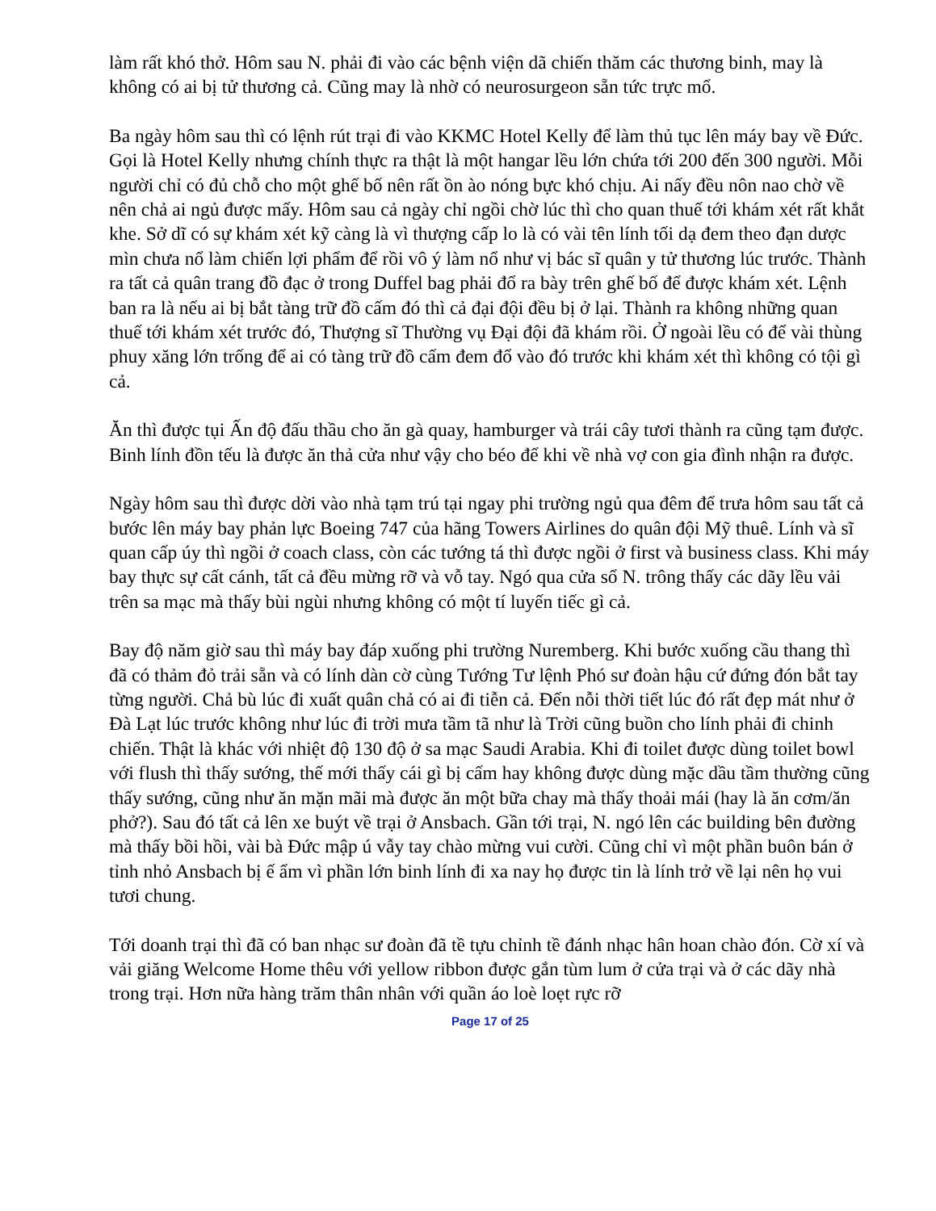làm rất khó thở. Hôm sau N. phải đi vào các bệnh viện dã chiến thăm các thương binh, may là không có ai bị tử thương cả. Cũng may là nhờ có neurosurgeon sẵn tức trực mổ.
Ba ngày hôm sau thì có lệnh rút trại đi vào KKMC Hotel Kelly để làm thủ tục lên máy bay về Đức. Gọi là Hotel Kelly nhưng chính thực ra thật là một hangar lều lớn chứa tới 200 đến 300 người. Mỗi người chỉ có đủ chỗ cho một ghế bố nên rất ồn ào nóng bực khó chịu. Ai nấy đều nôn nao chờ về nên chả ai ngủ được mấy. Hôm sau cả ngày chỉ ngồi chờ lúc thì cho quan thuế tới khám xét rất khắt khe. Sở dĩ có sự khám xét kỹ càng là vì thượng cấp lo là có vài tên lính tối dạ đem theo đạn dược mìn chưa nổ làm chiến lợi phẩm để rồi vô ý làm nổ như vị bác sĩ quân y tử thương lúc trước. Thành ra tất cả quân trang đồ đạc ở trong Duffel bag phải đổ ra bày trên ghế bố để được khám xét. Lệnh ban ra là nếu ai bị bắt tàng trữ đồ cấm đó thì cả đại đội đều bị ở lại. Thành ra không những quan thuế tới khám xét trước đó, Thượng sĩ Thường vụ Đại đội đã khám rồi. Ở ngoài lều có để vài thùng phuy xăng lớn trống để ai có tàng trữ đồ cấm đem đổ vào đó trước khi khám xét thì không có tội gì cả.
Ăn thì được tụi Ấn độ đấu thầu cho ăn gà quay, hamburger và trái cây tươi thành ra cũng tạm được. Binh lính đồn tếu là được ăn thả cửa như vậy cho béo để khi về nhà vợ con gia đình nhận ra được.
Ngày hôm sau thì được dời vào nhà tạm trú tại ngay phi trường ngủ qua đêm để trưa hôm sau tất cả bước lên máy bay phản lực Boeing 747 của hãng Towers Airlines do quân đội Mỹ thuê. Lính và sĩ quan cấp úy thì ngồi ở coach class, còn các tướng tá thì được ngồi ở first và business class. Khi máy bay thực sự cất cánh, tất cả đều mừng rỡ và vỗ tay. Ngó qua cửa sổ N. trông thấy các dãy lều vải trên sa mạc mà thấy bùi ngùi nhưng không có một tí luyến tiếc gì cả.
Bay độ năm giờ sau thì máy bay đáp xuống phi trường Nuremberg. Khi bước xuống cầu thang thì đã có thảm đỏ trải sẵn và có lính dàn cờ cùng Tướng Tư lệnh Phó sư đoàn hậu cứ đứng đón bắt tay từng người. Chả bù lúc đi xuất quân chả có ai đi tiễn cả. Đến nỗi thời tiết lúc đó rất đẹp mát như ở Đà Lạt lúc trước không như lúc đi trời mưa tầm tã như là Trời cũng buồn cho lính phải đi chinh chiến. Thật là khác với nhiệt độ 130 độ ở sa mạc Saudi Arabia. Khi đi toilet được dùng toilet bowl với flush thì thấy sướng, thế mới thấy cái gì bị cấm hay không được dùng mặc dầu tầm thường cũng thấy sướng, cũng như ăn mặn mãi mà được ăn một bữa chay mà thấy thoải mái (hay là ăn cơm/ăn phở?). Sau đó tất cả lên xe buýt về trại ở Ansbach. Gần tới trại, N. ngó lên các building bên đường mà thấy bồi hồi, vài bà Đức mập ú vẫy tay chào mừng vui cười. Cũng chỉ vì một phần buôn bán ở tỉnh nhỏ Ansbach bị ế ẩm vì phần lớn binh lính đi xa nay họ được tin là lính trở về lại nên họ vui tươi chung.
Tới doanh trại thì đã có ban nhạc sư đoàn đã tề tựu chỉnh tề đánh nhạc hân hoan chào đón. Cờ xí và vải giăng Welcome Home thêu với yellow ribbon được gắn tùm lum ở cửa trại và ở các dãy nhà trong trại. Hơn nữa hàng trăm thân nhân với quần áo loè loẹt rực rỡ
Page 17 of 25